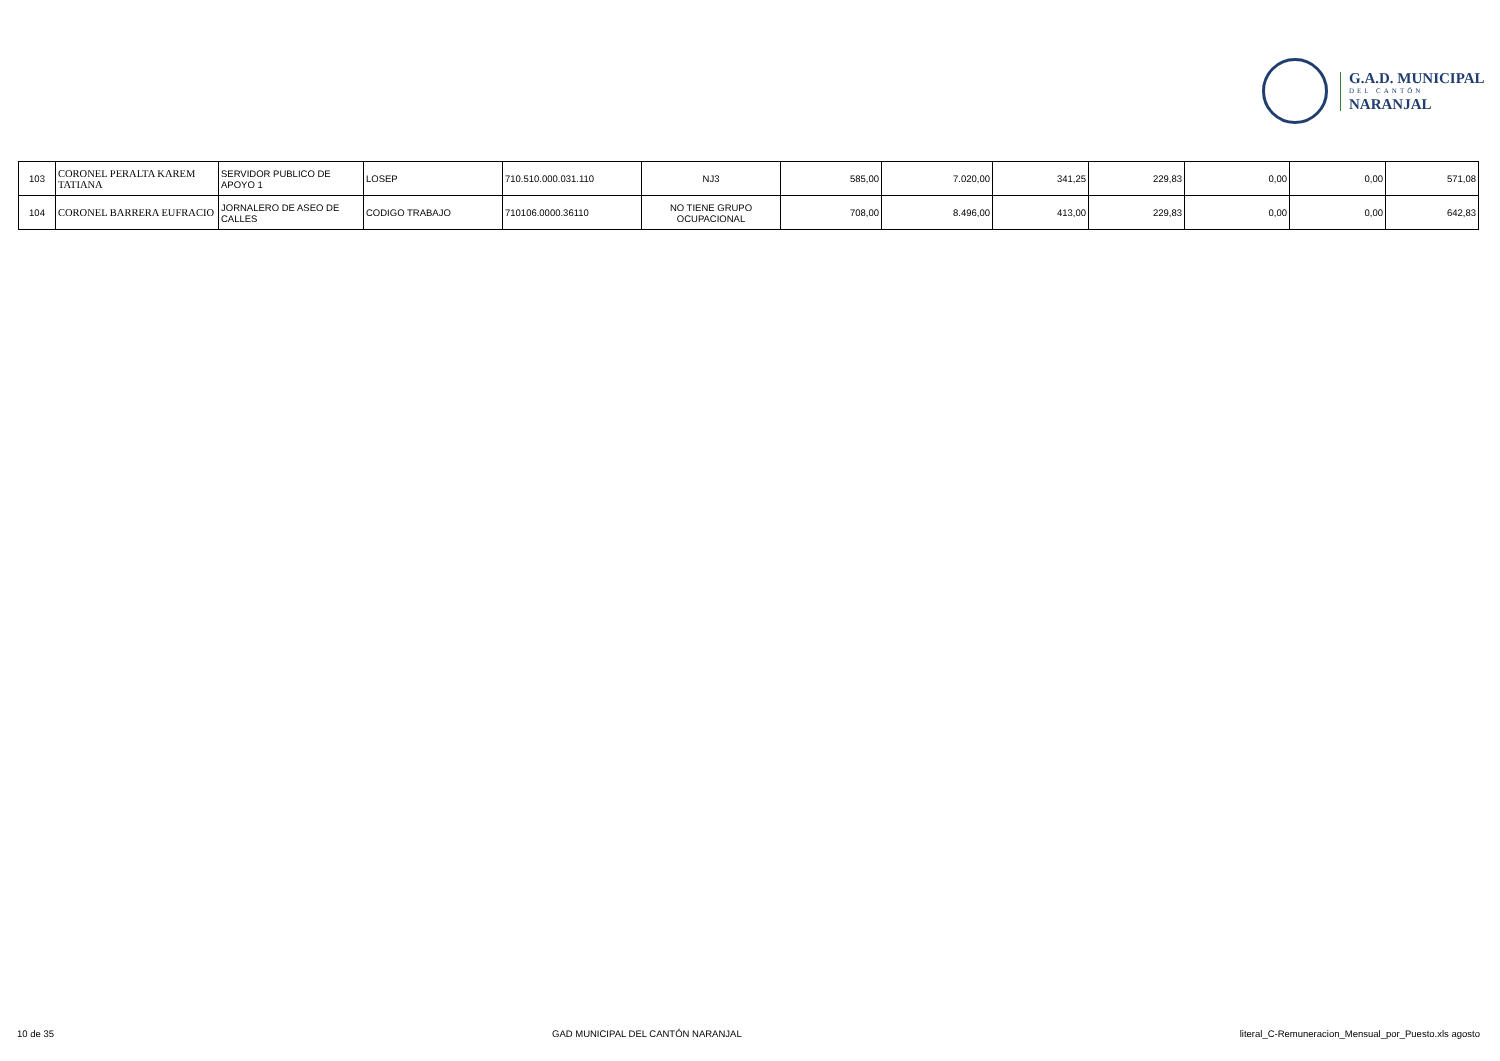G.A.D. MUNICIPAL
DEL CANTÓN
NARANJAL
| 103 | CORONEL PERALTA KAREM TATIANA | SERVIDOR PUBLICO DE APOYO 1 | LOSEP | 710.510.000.031.110 | NJ3 | 585,00 | 7.020,00 | 341,25 | 229,83 | 0,00 | 0,00 | 571,08 |
| 104 | CORONEL BARRERA EUFRACIO | JORNALERO DE ASEO DE CALLES | CODIGO TRABAJO | 710106.0000.36110 | NO TIENE GRUPO OCUPACIONAL | 708,00 | 8.496,00 | 413,00 | 229,83 | 0,00 | 0,00 | 642,83 |
10 de 35 GAD MUNICIPAL DEL CANTÓN NARANJAL literal_C-Remuneracion_Mensual_por_Puesto.xls agosto